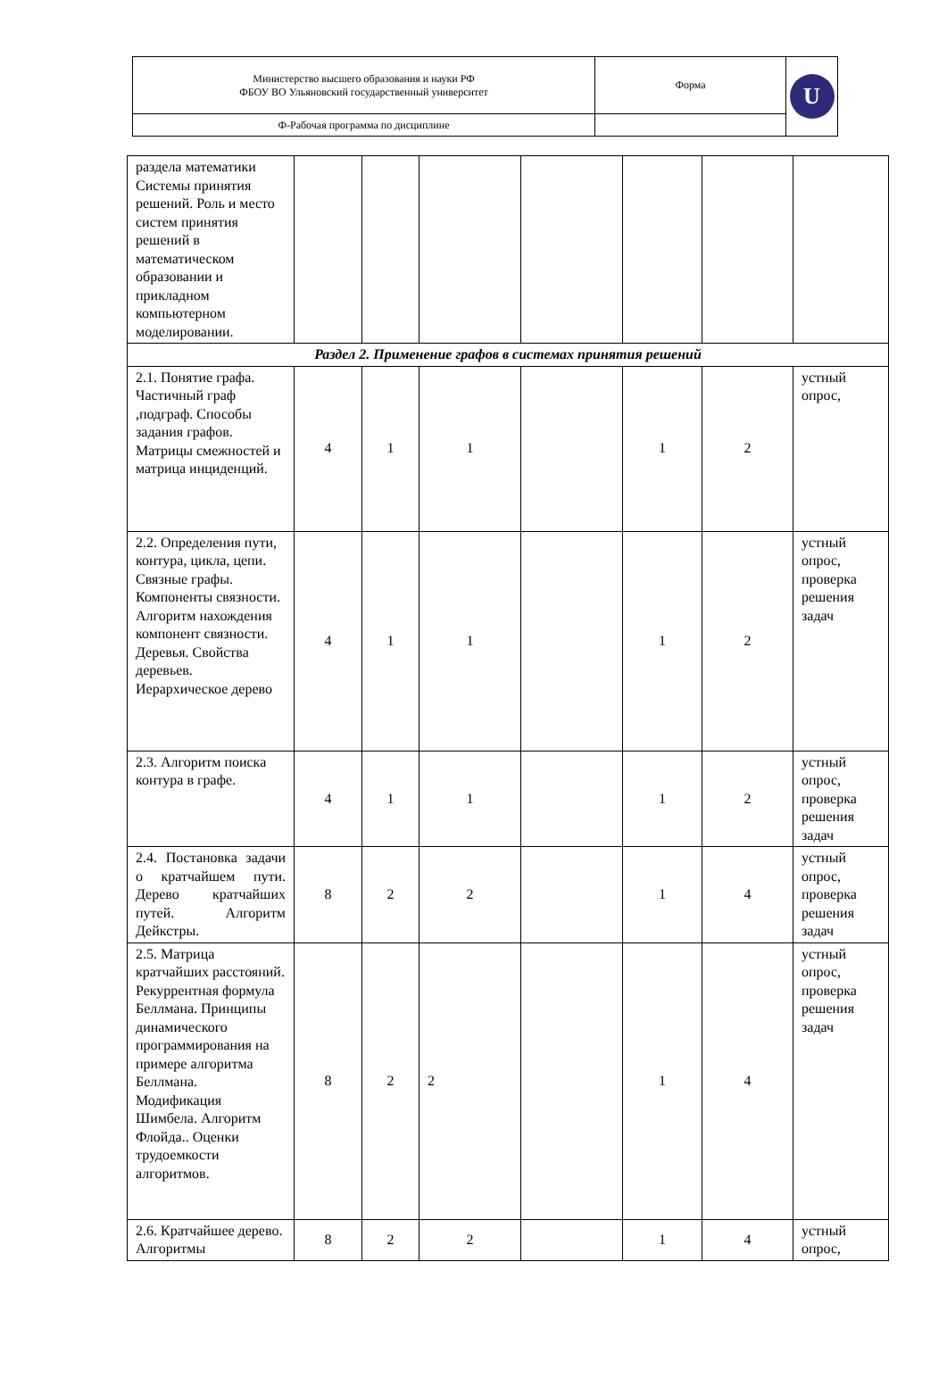| Министерство высшего образования и науки РФ ФБОУ ВО Ульяновский государственный университет | Форма | U |
| Ф-Рабочая программа по дисциплине | | |
| раздела математики Системы принятия решений. Роль и место систем принятия решений в математическом образовании и прикладном компьютерном моделировании. | | | | | | | |
| Раздел 2. Применение графов в системах принятия решений | | | | | | | |
| 2.1. Понятие графа. Частичный граф ,подграф. Способы задания графов. Матрицы смежностей и матрица инциденций. | 4 | 1 | 1 | | 1 | 2 | устный опрос, |
| 2.2. Определения пути, контура, цикла, цепи. Связные графы. Компоненты связности. Алгоритм нахождения компонент связности. Деревья. Свойства деревьев. Иерархическое дерево | 4 | 1 | 1 | | 1 | 2 | устный опрос, проверка решения задач |
| 2.3. Алгоритм поиска контура в графе. | 4 | 1 | 1 | | 1 | 2 | устный опрос, проверка решения задач |
| 2.4. Постановка задачи о кратчайшем пути. Дерево кратчайших путей. Алгоритм Дейкстры. | 8 | 2 | 2 | | 1 | 4 | устный опрос, проверка решения задач |
| 2.5. Матрица кратчайших расстояний. Рекуррентная формула Беллмана. Принципы динамического программирования на примере алгоритма Беллмана. Модификация Шимбела. Алгоритм Флойда.. Оценки трудоемкости алгоритмов. | 8 | 2 | 2 | | 1 | 4 | устный опрос, проверка решения задач |
| 2.6. Кратчайшее дерево. Алгоритмы | 8 | 2 | 2 | | 1 | 4 | устный опрос, |